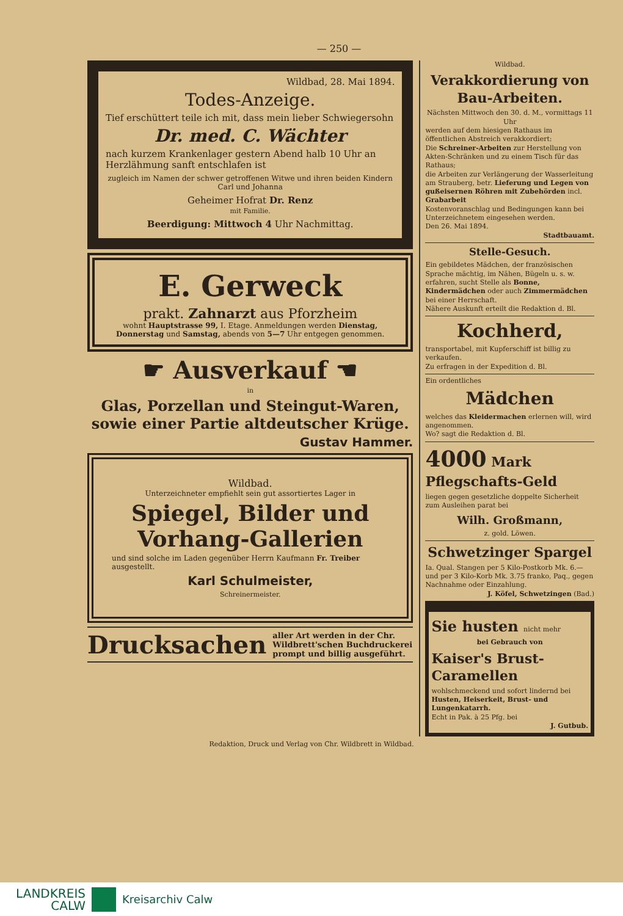— 250 —
Wildbad, 28. Mai 1894.
Todes-Anzeige.
Tief erschüttert teile ich mit, dass mein lieber Schwiegersohn
Dr. med. C. Wächter
nach kurzem Krankenlager gestern Abend halb 10 Uhr an Herzlähmung sanft entschlafen ist
zugleich im Namen der schwer getroffenen Witwe und ihren beiden Kindern Carl und Johanna
Geheimer Hofrat Dr. Renz
mit Familie.
Beerdigung: Mittwoch 4 Uhr Nachmittag.
E. Gerweck
prakt. Zahnarzt aus Pforzheim
wohnt Hauptstrasse 99, I. Etage. Anmeldungen werden Dienstag, Donnerstag und Samstag, abends von 5—7 Uhr entgegen genommen.
☛ Ausverkauf ☚
in
Glas, Porzellan und Steingut-Waren, sowie einer Partie altdeutscher Krüge.
Gustav Hammer.
Wildbad.
Unterzeichneter empfiehlt sein gut assortiertes Lager in
Spiegel, Bilder und Vorhang-Gallerien
und sind solche im Laden gegenüber Herrn Kaufmann Fr. Treiber ausgestellt.
Karl Schulmeister,
Schreinermeister.
Drucksachen
aller Art werden in der Chr. Wildbrett'schen Buchdruckerei prompt und billig ausgeführt.
Wildbad.
Verakkordierung von Bau-Arbeiten.
Nächsten Mittwoch den 30. d. M., vormittags 11 Uhr
werden auf dem hiesigen Rathaus im öffentlichen Abstreich verakkordiert:
Die Schreiner-Arbeiten zur Herstellung von Akten-Schränken und zu einem Tisch für das Rathaus;
die Arbeiten zur Verlängerung der Wasserleitung am Strauberg, betr. Lieferung und Legen von gußeisernen Röhren mit Zubehörden incl. Grabarbeit
Kostenvoranschlag und Bedingungen kann bei Unterzeichnetem eingesehen werden.
Den 26. Mai 1894.
Stadtbauamt.
Stelle-Gesuch.
Ein gebildetes Mädchen, der französischen Sprache mächtig, im Nähen, Bügeln u. s. w. erfahren, sucht Stelle als Bonne, Kindermädchen oder auch Zimmermädchen bei einer Herrschaft.
Nähere Auskunft erteilt die Redaktion d. Bl.
Kochherd,
transportabel, mit Kupferschiff ist billig zu verkaufen.
Zu erfragen in der Expedition d. Bl.
Ein ordentliches
Mädchen
welches das Kleidermachen erlernen will, wird angenommen.
Wo? sagt die Redaktion d. Bl.
4000 Mark Pflegschafts-Geld
liegen gegen gesetzliche doppelte Sicherheit zum Ausleihen parat bei
Wilh. Großmann,
z. gold. Löwen.
Schwetzinger Spargel
Ia. Qual. Stangen per 5 Kilo-Postkorb Mk. 6.— und per 3 Kilo-Korb Mk. 3.75 franko, Paq., gegen Nachnahme oder Einzahlung.
J. Köfel, Schwetzingen (Bad.)
Sie husten nicht mehr
bei Gebrauch von
Kaiser's Brust-Caramellen
wohlschmeckend und sofort lindernd bei Husten, Heiserkeit, Brust- und Lungenkatarrh.
Echt in Pak. à 25 Pfg. bei
J. Gutbub.
Redaktion, Druck und Verlag von Chr. Wildbrett in Wildbad.
LANDKREIS
CALW
Kreisarchiv Calw